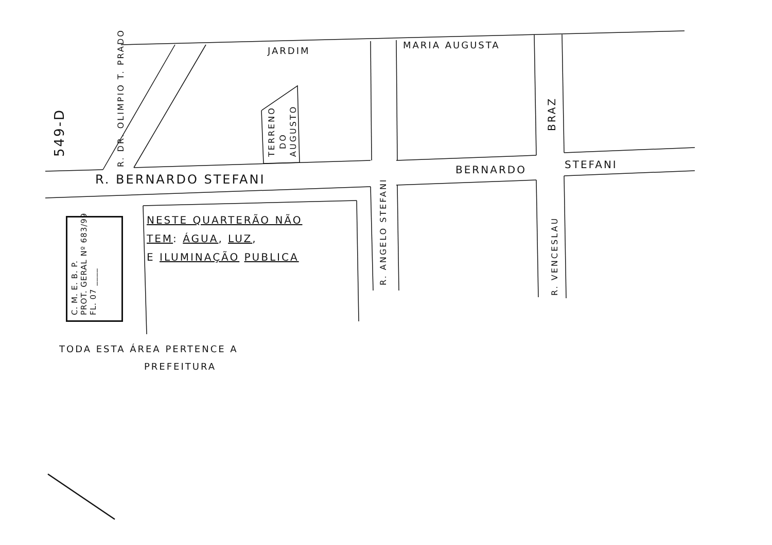JARDIM
MARIA AUGUSTA
R. BERNARDO STEFANI
BERNARDO STEFANI
R. DR. OLIMPIO T. PRADO
TERRENO
DO
AUGUSTO
BRAZ
R. ANGELO STEFANI
R. VENCESLAU
549-D
C. M. E. B. P.
PROT. GERAL Nº 683/99
FL. 07 ____
NESTE QUARTERÃO NÃO
TEM: ÁGUA, LUZ,
E ILUMINAÇÃO PUBLICA
TODA ESTA ÁREA PERTENCE A
PREFEITURA